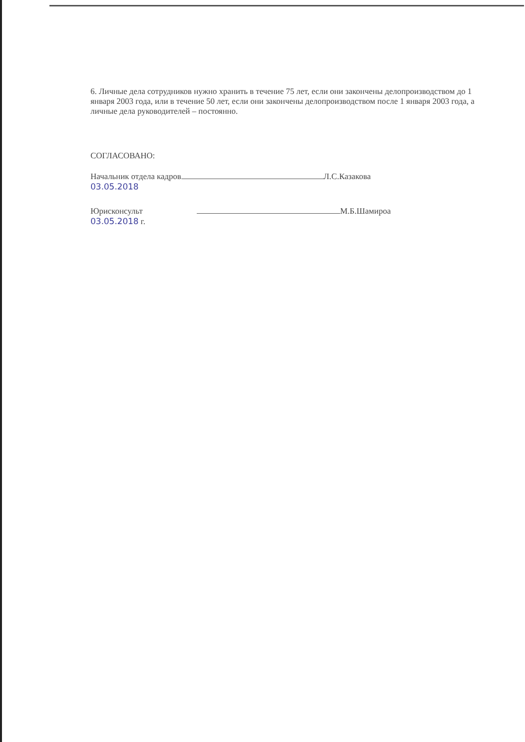6. Личные дела сотрудников нужно хранить в течение 75 лет, если они закончены делопроизводством до 1 января 2003 года, или в течение 50 лет, если они закончены делопроизводством после 1 января 2003 года, а личные дела руководителей – постоянно.
СОГЛАСОВАНО:
Начальник отдела кадров Л.С.Казакова
03.05.2018
Юрисконсульт М.Б.Шамироа
03.05.2018 г.